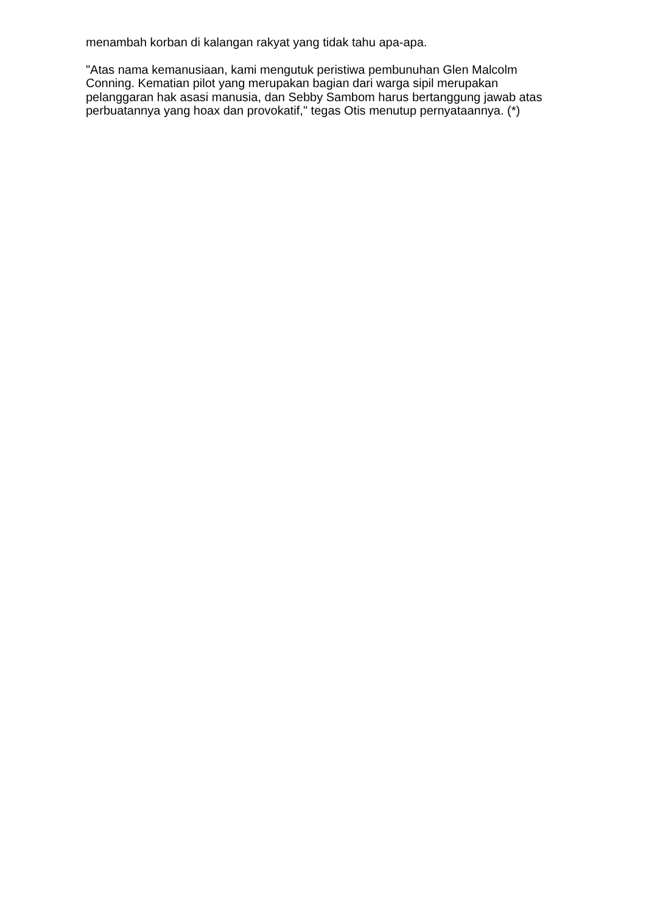menambah korban di kalangan rakyat yang tidak tahu apa-apa.
"Atas nama kemanusiaan, kami mengutuk peristiwa pembunuhan Glen Malcolm Conning. Kematian pilot yang merupakan bagian dari warga sipil merupakan pelanggaran hak asasi manusia, dan Sebby Sambom harus bertanggung jawab atas perbuatannya yang hoax dan provokatif," tegas Otis menutup pernyataannya. (*)